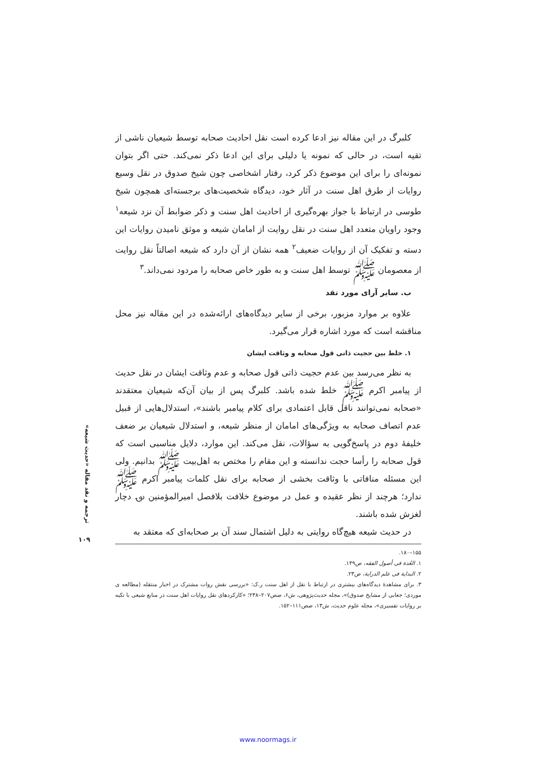کلبرگ در این مقاله نیز ادعا کرده است نقل احادیث صحابه توسط شیعیان ناشی از تقیه است، در حالی که نمونه یا دلیلی برای این ادعا ذکر نمی‌کند. حتی اگر بتوان نمونه‌ای را برای این موضوع ذکر کرد، رفتار اشخاصی چون شیخ صدوق در نقل وسیع روایات از طرق اهل سنت در آثار خود، دیدگاه شخصیت‌های برجسته‌ای همچون شیخ طوسی در ارتباط با جواز بهره‌گیری از احادیث اهل سنت و ذکر ضوابط آن نزد شیعه<sup>۱</sup> وجود راویان متعدد اهل سنت در نقل روایت از امامان شیعه و موثق نامیدن روایات این دسته و تفکیک آن از روایات ضعیف<sup>۲</sup> همه نشان از آن دارد که شیعه اصالتاً نقل روایت از معصومان ﷺ توسط اهل سنت و به طور خاص صحابه را مردود نمی‌داند.<sup>۳</sup>
ب. سایر آرای مورد نقد
علاوه بر موارد مزبور، برخی از سایر دیدگاه‌های ارائه‌شده در این مقاله نیز محل مناقشه است که مورد اشاره قرار می‌گیرد.
۱. خلط بین حجیت ذاتی قول صحابه و وثاقت ایشان
به نظر می‌رسد بین عدم حجیت ذاتی قول صحابه و عدم وثاقت ایشان در نقل حدیث از پیامبر اکرم ﷺ خلط شده باشد. کلبرگ پس از بیان آن‌که شیعیان معتقدند «صحابه نمی‌توانند ناقل قابل اعتمادی برای کلام پیامبر باشند»، استدلال‌هایی از قبیل عدم اتصاف صحابه به ویژگی‌های امامان از منظر شیعه، و استدلال شیعیان بر ضعف خلیفهٔ دوم در پاسخ‌گویی به سؤالات، نقل می‌کند. این موارد، دلایل مناسبی است که قول صحابه را رأسا حجت ندانسته و این مقام را مختص به اهل‌بیت ﷺ بدانیم. ولی این مسئله منافاتی با وثاقت بخشی از صحابه برای نقل کلمات پیامبر اکرم ﷺ ندارد؛ هرچند از نظر عقیده و عمل در موضوع خلافت بلافصل امیرالمؤمنین ؈ دچار لغزش شده باشند.
در حدیث شیعه هیچ‌گاه روایتی به دلیل اشتمال سند آن بر صحابه‌ای که معتقد به
۱۵۵–۱۸۰.
۱. العُدة فی أصول الفقه، ص۱۴۹.
۲. البدایة فی علم الدرایة، ص۲۳.
۳. برای مشاهدهٔ دیدگاه‌های بیشتری در ارتباط با نقل از اهل سنت ر.ک: «بررسی نقش روات مشترک در اخبار منتقله (مطالعه ی موردی؛ جعابی از مشایخ صدوق)»، مجله حدیث‌پژوهی، ش۶، صص۲۰۷–۲۳۸؛ «کارکردهای نقل روایات اهل سنت در منابع شیعی با تکیه بر روایات تفسیری»، مجله علوم حدیث، ش۱۳، صص۱۱۱–۱۵۲.
ترجمه و نقد مقاله «حدیث شیعه»
۱۰۹
www.noormags.ir